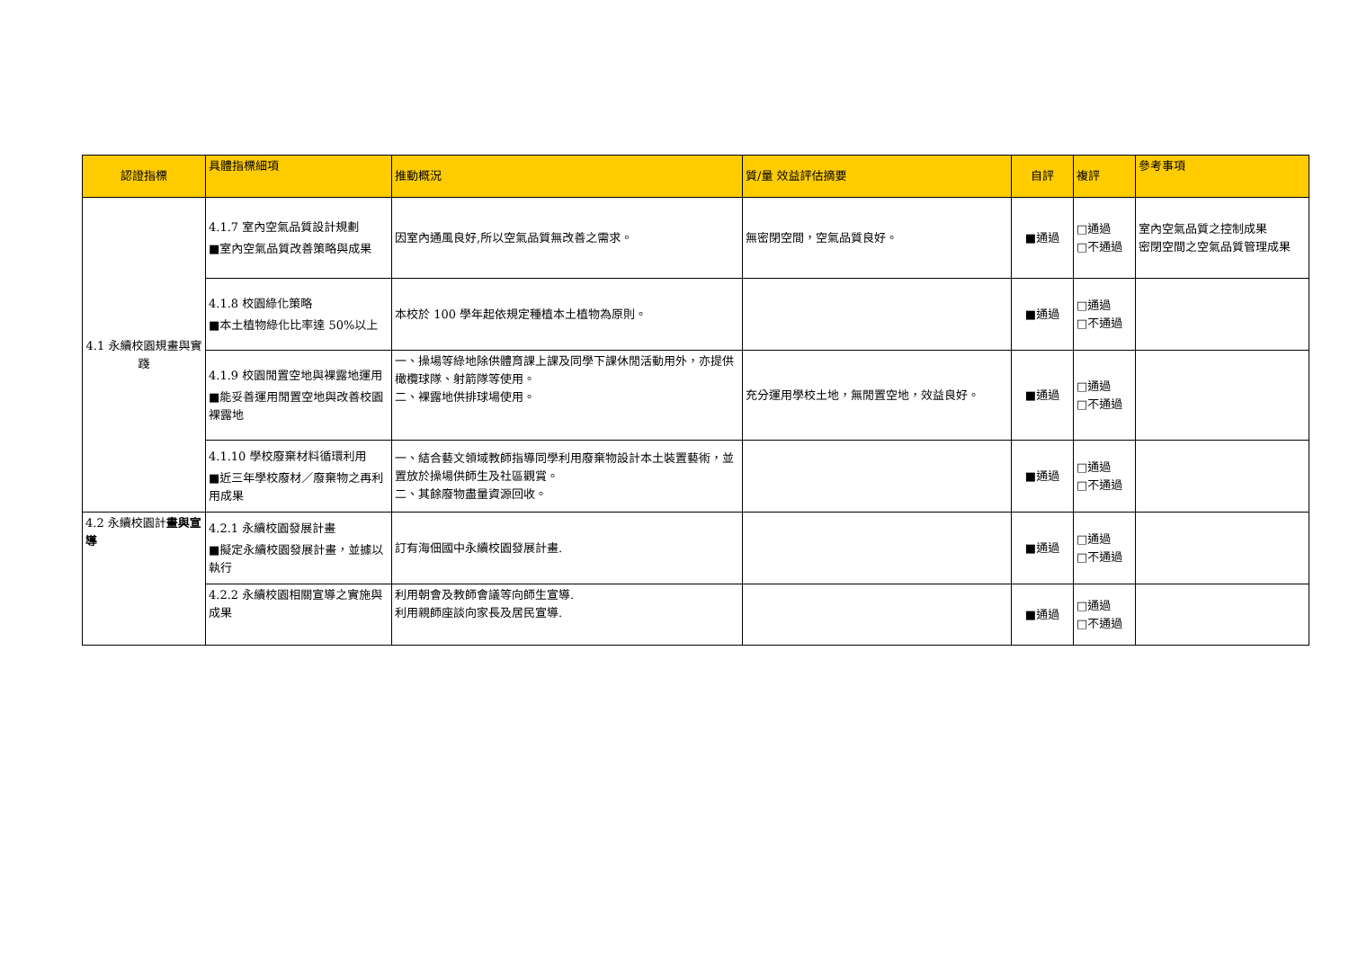| 認證指標 | 具體指標細項 | 推動概況 | 質/量 效益評估摘要 | 自評 | 複評 | 參考事項 |
| --- | --- | --- | --- | --- | --- | --- |
| 4.1 永續校園規畫與實踐 | 4.1.7 室內空氣品質設計規劃 ■室內空氣品質改善策略與成果 | 因室內通風良好,所以空氣品質無改善之需求。 | 無密閉空間，空氣品質良好。 | ■通過 | □通過 □不通過 | 室內空氣品質之控制成果 密閉空間之空氣品質管理成果 |
| | 4.1.8 校園綠化策略 ■本土植物綠化比率達 50%以上 | 本校於 100 學年起依規定種植本土植物為原則。 | | ■通過 | □通過 □不通過 | |
| | 4.1.9 校園閒置空地與裸露地運用 ■能妥善運用閒置空地與改善校園裸露地 | 一、操場等綠地除供體育課上課及同學下課休閒活動用外，亦提供橄欖球隊、射箭隊等使用。 二、裸露地供排球場使用。 | 充分運用學校土地，無閒置空地，效益良好。 | ■通過 | □通過 □不通過 | |
| | 4.1.10 學校廢棄材料循環利用 ■近三年學校廢材／廢棄物之再利用成果 | 一、結合藝文領域教師指導同學利用廢棄物設計本土裝置藝術，並置放於操場供師生及社區觀賞。 二、其餘廢物盡量資源回收。 | | ■通過 | □通過 □不通過 | |
| 4.2 永續校園計 畫與宣導 | 4.2.1 永續校園發展計畫 ■擬定永續校園發展計畫，並據以執行 | 訂有海佃國中永續校園發展計畫. | | ■通過 | □通過 □不通過 | |
| | 4.2.2 永續校園相關宣導之實施與成果 | 利用朝會及教師會議等向師生宣導. 利用親師座談向家長及居民宣導. | | ■通過 | □通過 □不通過 | |